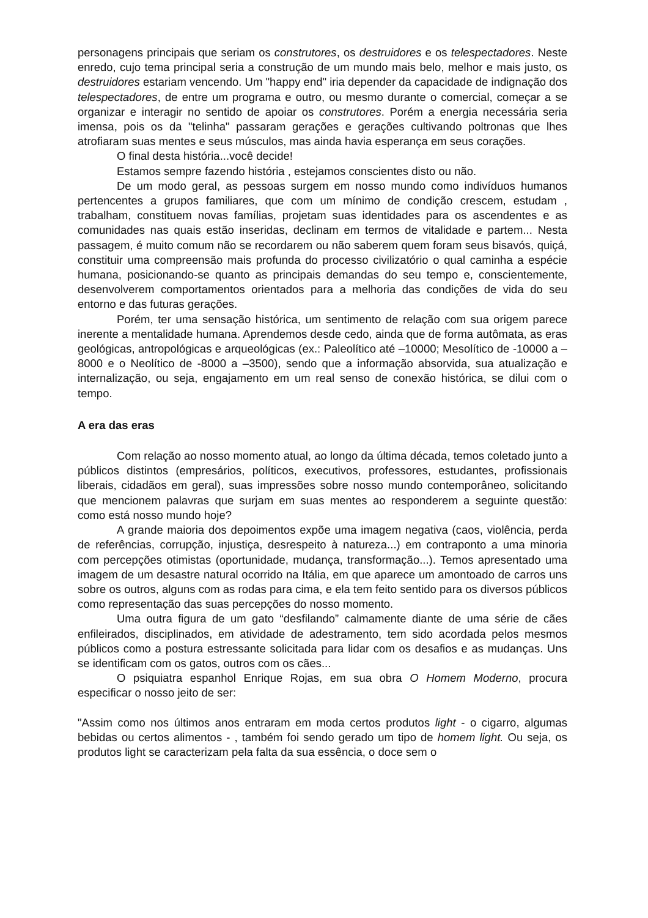personagens principais que seriam os construtores, os destruidores e os telespectadores. Neste enredo, cujo tema principal seria a construção de um mundo mais belo, melhor e mais justo, os destruidores estariam vencendo. Um "happy end" iria depender da capacidade de indignação dos telespectadores, de entre um programa e outro, ou mesmo durante o comercial, começar a se organizar e interagir no sentido de apoiar os construtores. Porém a energia necessária seria imensa, pois os da "telinha" passaram gerações e gerações cultivando poltronas que lhes atrofiaram suas mentes e seus músculos, mas ainda havia esperança em seus corações.
O final desta história...você decide!
Estamos sempre fazendo história , estejamos conscientes disto ou não.
De um modo geral, as pessoas surgem em nosso mundo como indivíduos humanos pertencentes a grupos familiares, que com um mínimo de condição crescem, estudam , trabalham, constituem novas famílias, projetam suas identidades para os ascendentes e as comunidades nas quais estão inseridas, declinam em termos de vitalidade e partem... Nesta passagem, é muito comum não se recordarem ou não saberem quem foram seus bisavós, quiçá, constituir uma compreensão mais profunda do processo civilizatório o qual caminha a espécie humana, posicionando-se quanto as principais demandas do seu tempo e, conscientemente, desenvolverem comportamentos orientados para a melhoria das condições de vida do seu entorno e das futuras gerações.
Porém, ter uma sensação histórica, um sentimento de relação com sua origem parece inerente a mentalidade humana. Aprendemos desde cedo, ainda que de forma autômata, as eras geológicas, antropológicas e arqueológicas (ex.: Paleolítico até –10000; Mesolítico de -10000 a –8000 e o Neolítico de -8000 a –3500), sendo que a informação absorvida, sua atualização e internalização, ou seja, engajamento em um real senso de conexão histórica, se dilui com o tempo.
A era das eras
Com relação ao nosso momento atual, ao longo da última década, temos coletado junto a públicos distintos (empresários, políticos, executivos, professores, estudantes, profissionais liberais, cidadãos em geral), suas impressões sobre nosso mundo contemporâneo, solicitando que mencionem palavras que surjam em suas mentes ao responderem a seguinte questão: como está nosso mundo hoje?
A grande maioria dos depoimentos expõe uma imagem negativa (caos, violência, perda de referências, corrupção, injustiça, desrespeito à natureza...) em contraponto a uma minoria com percepções otimistas (oportunidade, mudança, transformação...). Temos apresentado uma imagem de um desastre natural ocorrido na Itália, em que aparece um amontoado de carros uns sobre os outros, alguns com as rodas para cima, e ela tem feito sentido para os diversos públicos como representação das suas percepções do nosso momento.
Uma outra figura de um gato “desfilando” calmamente diante de uma série de cães enfileirados, disciplinados, em atividade de adestramento, tem sido acordada pelos mesmos públicos como a postura estressante solicitada para lidar com os desafios e as mudanças. Uns se identificam com os gatos, outros com os cães...
O psiquiatra espanhol Enrique Rojas, em sua obra O Homem Moderno, procura especificar o nosso jeito de ser:
"Assim como nos últimos anos entraram em moda certos produtos light - o cigarro, algumas bebidas ou certos alimentos - , também foi sendo gerado um tipo de homem light. Ou seja, os produtos light se caracterizam pela falta da sua essência, o doce sem o